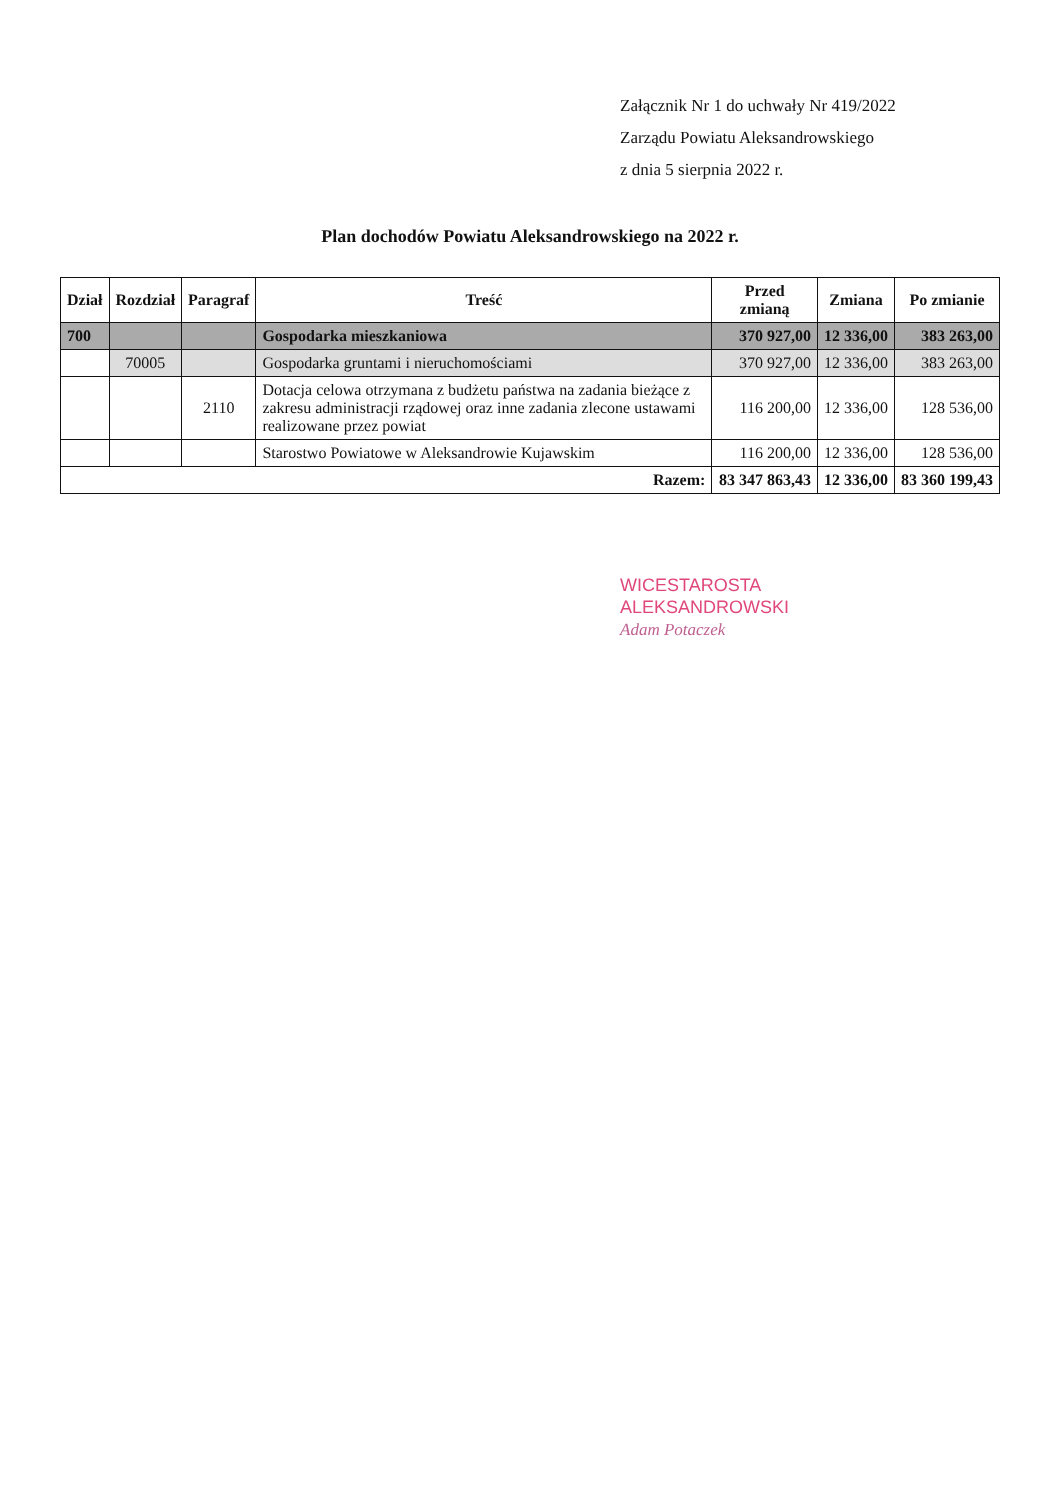Załącznik Nr 1 do uchwały Nr 419/2022
Zarządu Powiatu Aleksandrowskiego
z dnia 5 sierpnia 2022 r.
Plan dochodów Powiatu Aleksandrowskiego na 2022 r.
| Dział | Rozdział | Paragraf | Treść | Przed zmianą | Zmiana | Po zmianie |
| --- | --- | --- | --- | --- | --- | --- |
| 700 | | | Gospodarka mieszkaniowa | 370 927,00 | 12 336,00 | 383 263,00 |
| | 70005 | | Gospodarka gruntami i nieruchomościami | 370 927,00 | 12 336,00 | 383 263,00 |
| | | 2110 | Dotacja celowa otrzymana z budżetu państwa na zadania bieżące z zakresu administracji rządowej oraz inne zadania zlecone ustawami realizowane przez powiat | 116 200,00 | 12 336,00 | 128 536,00 |
| | | | Starostwo Powiatowe w Aleksandrowie Kujawskim | 116 200,00 | 12 336,00 | 128 536,00 |
| Razem: | | | | 83 347 863,43 | 12 336,00 | 83 360 199,43 |
WICESTAROSTA
ALEKSANDROWSKI
Adam Potaczek